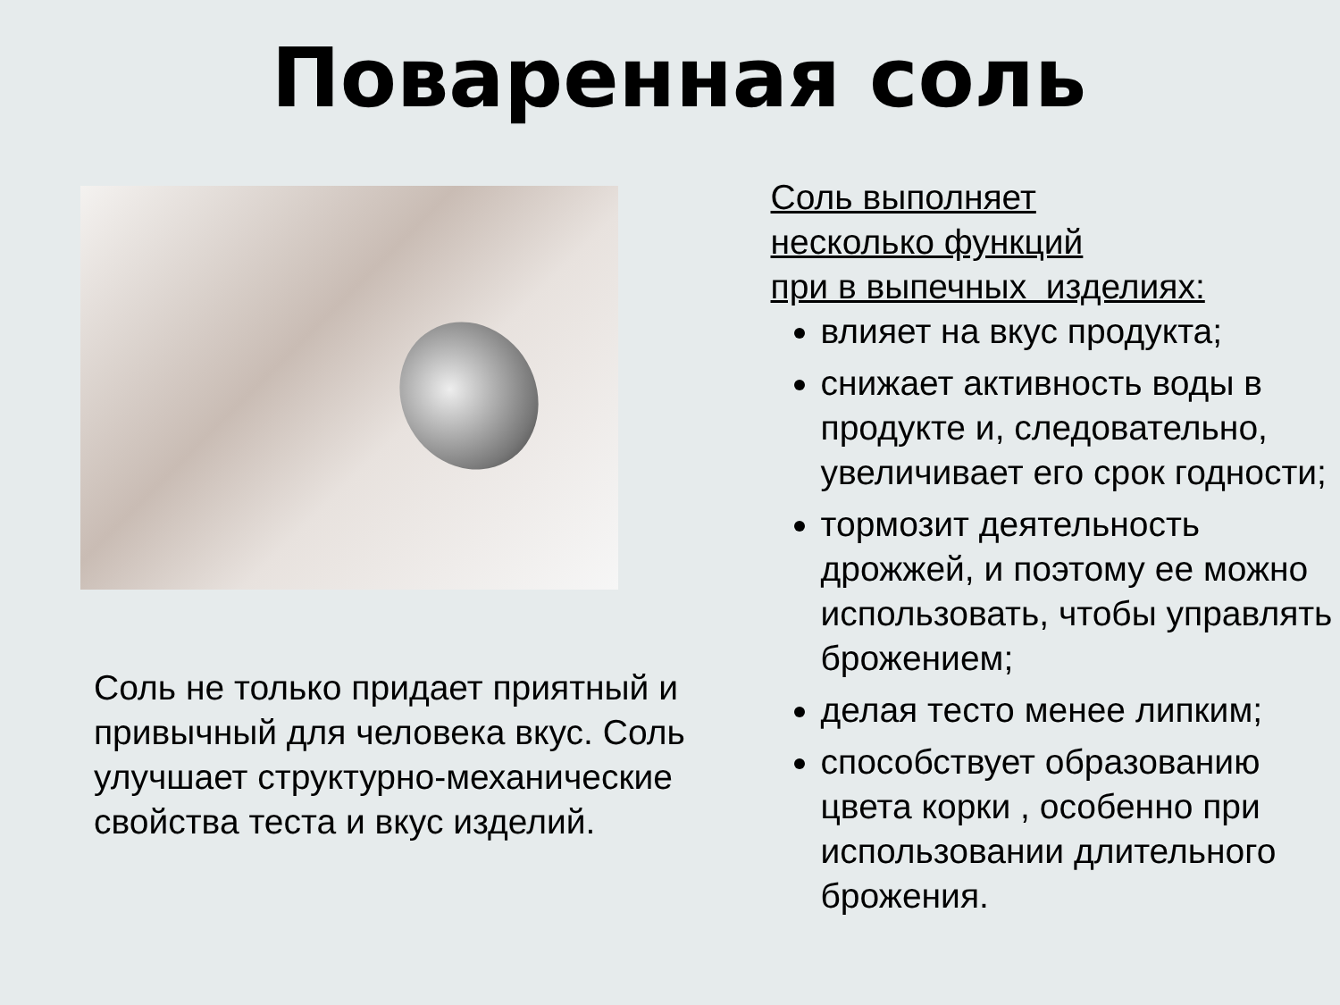Поваренная соль
Соль не только придает приятный и привычный для человека вкус. Соль улучшает структурно-механические свойства теста и вкус изделий.
Соль выполняет
несколько функций
при в выпечных изделиях:
влияет на вкус продукта;
снижает активность воды в продукте и, следовательно, увеличивает его срок годности;
тормозит деятельность дрожжей, и поэтому ее можно использовать, чтобы управлять брожением;
делая тесто менее липким;
способствует образованию цвета корки , особенно при использовании длительного брожения.